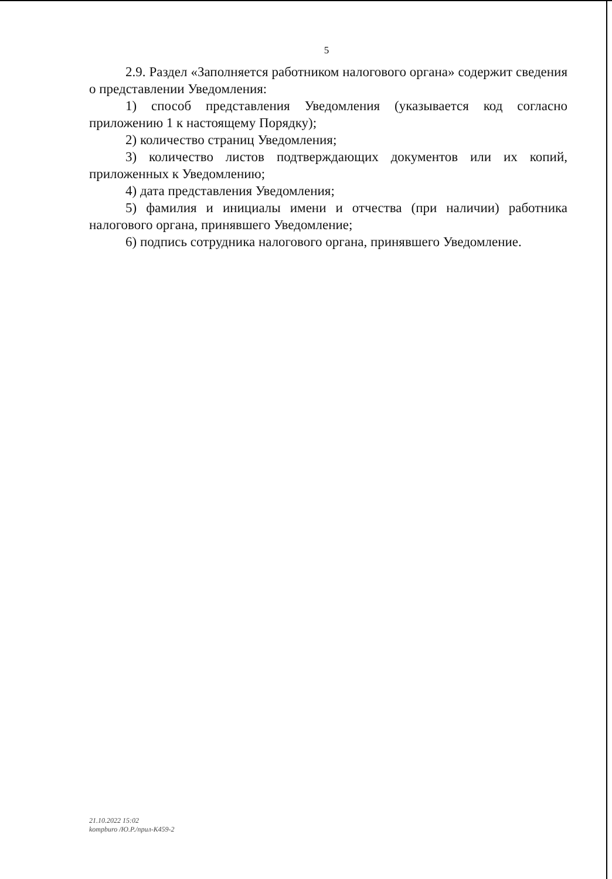5
2.9. Раздел «Заполняется работником налогового органа» содержит сведения о представлении Уведомления:
1) способ представления Уведомления (указывается код согласно приложению 1 к настоящему Порядку);
2) количество страниц Уведомления;
3) количество листов подтверждающих документов или их копий, приложенных к Уведомлению;
4) дата представления Уведомления;
5) фамилия и инициалы имени и отчества (при наличии) работника налогового органа, принявшего Уведомление;
6) подпись сотрудника налогового органа, принявшего Уведомление.
21.10.2022 15:02
kompburo /Ю.Р./прил-К459-2